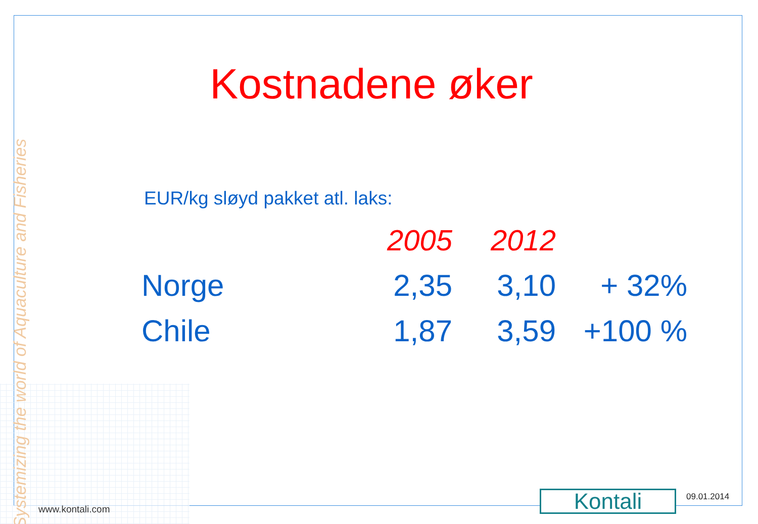Systemizing the world of Aquaculture and Fisheries
Kostnadene øker
EUR/kg sløyd pakket atl. laks:
| | 2005 | 2012 | |
| --- | --- | --- | --- |
| Norge | 2,35 | 3,10 | + 32% |
| Chile | 1,87 | 3,59 | +100 % |
www.kontali.com Kontali 09.01.2014